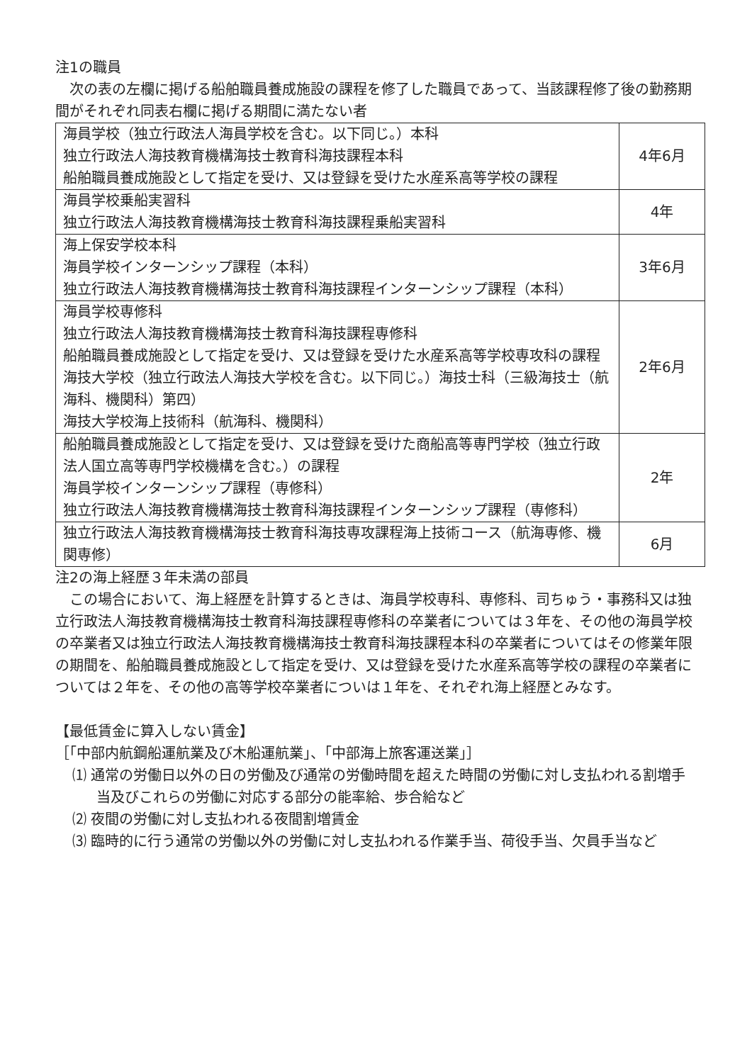注1の職員
　次の表の左欄に掲げる船舶職員養成施設の課程を修了した職員であって、当該課程修了後の勤務期間がそれぞれ同表右欄に掲げる期間に満たない者
| 海員学校（独立行政法人海員学校を含む。以下同じ。）本科 独立行政法人海技教育機構海技士教育科海技課程本科 船舶職員養成施設として指定を受け、又は登録を受けた水産系高等学校の課程 | 4年6月 |
| 海員学校乗船実習科 独立行政法人海技教育機構海技士教育科海技課程乗船実習科 | 4年 |
| 海上保安学校本科 海員学校インターンシップ課程（本科） 独立行政法人海技教育機構海技士教育科海技課程インターンシップ課程（本科） | 3年6月 |
| 海員学校専修科 独立行政法人海技教育機構海技士教育科海技課程専修科 船舶職員養成施設として指定を受け、又は登録を受けた水産系高等学校専攻科の課程 海技大学校（独立行政法人海技大学校を含む。以下同じ。）海技士科（三級海技士（航海科、機関科）第四） 海技大学校海上技術科（航海科、機関科） | 2年6月 |
| 船舶職員養成施設として指定を受け、又は登録を受けた商船高等専門学校（独立行政法人国立高等専門学校機構を含む。）の課程 海員学校インターンシップ課程（専修科） 独立行政法人海技教育機構海技士教育科海技課程インターンシップ課程（専修科） | 2年 |
| 独立行政法人海技教育機構海技士教育科海技専攻課程海上技術コース（航海専修、機関専修） | 6月 |
注2の海上経歴３年未満の部員
　この場合において、海上経歴を計算するときは、海員学校専科、専修科、司ちゅう・事務科又は独立行政法人海技教育機構海技士教育科海技課程専修科の卒業者については３年を、その他の海員学校の卒業者又は独立行政法人海技教育機構海技士教育科海技課程本科の卒業者についてはその修業年限の期間を、船舶職員養成施設として指定を受け、又は登録を受けた水産系高等学校の課程の卒業者については２年を、その他の高等学校卒業者についは１年を、それぞれ海上経歴とみなす。
【最低賃金に算入しない賃金】
［「中部内航鋼船運航業及び木船運航業」、「中部海上旅客運送業」］
⑴ 通常の労働日以外の日の労働及び通常の労働時間を超えた時間の労働に対し支払われる割増手当及びこれらの労働に対応する部分の能率給、歩合給など
⑵ 夜間の労働に対し支払われる夜間割増賃金
⑶ 臨時的に行う通常の労働以外の労働に対し支払われる作業手当、荷役手当、欠員手当など